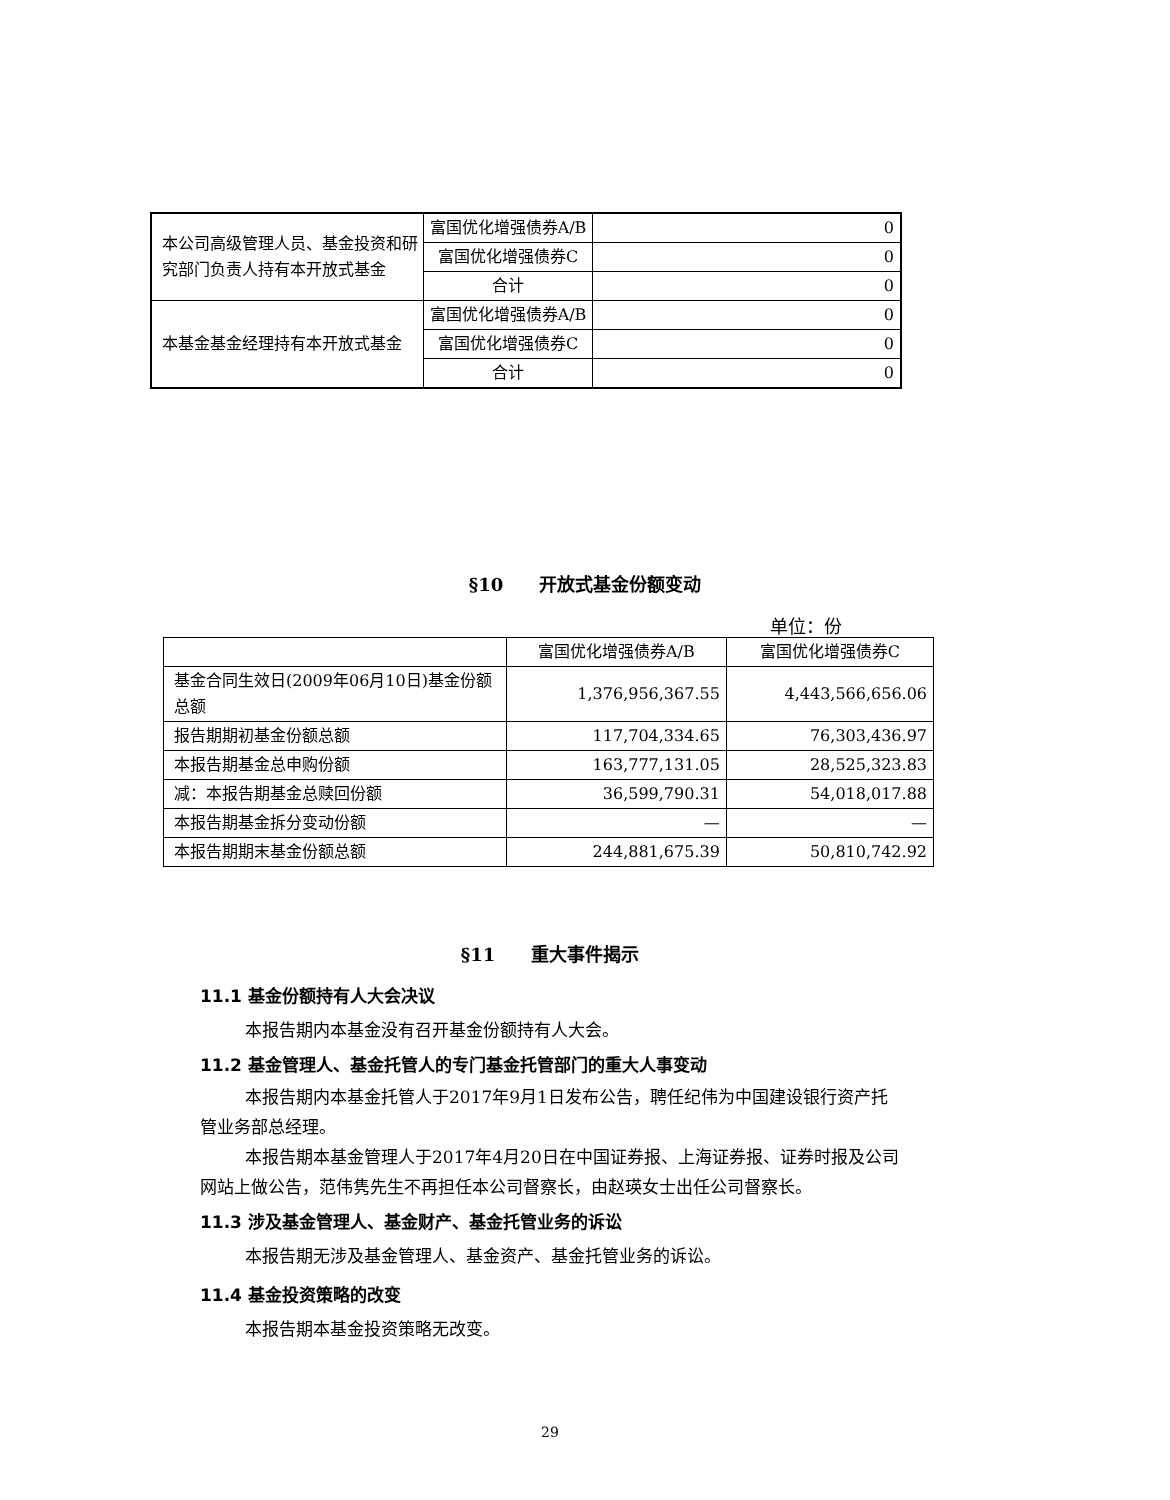| 本公司高级管理人员、基金投资和研究部门负责人持有本开放式基金 | 富国优化增强债券A/B | 0 |
| | 富国优化增强债券C | 0 |
| | 合计 | 0 |
| 本基金基金经理持有本开放式基金 | 富国优化增强债券A/B | 0 |
| | 富国优化增强债券C | 0 |
| | 合计 | 0 |
§10　　开放式基金份额变动
单位：份
| | 富国优化增强债券A/B | 富国优化增强债券C |
| --- | --- | --- |
| 基金合同生效日(2009年06月10日)基金份额总额 | 1,376,956,367.55 | 4,443,566,656.06 |
| 报告期期初基金份额总额 | 117,704,334.65 | 76,303,436.97 |
| 本报告期基金总申购份额 | 163,777,131.05 | 28,525,323.83 |
| 减：本报告期基金总赎回份额 | 36,599,790.31 | 54,018,017.88 |
| 本报告期基金拆分变动份额 | — | — |
| 本报告期期末基金份额总额 | 244,881,675.39 | 50,810,742.92 |
§11　　重大事件揭示
11.1 基金份额持有人大会决议
本报告期内本基金没有召开基金份额持有人大会。
11.2 基金管理人、基金托管人的专门基金托管部门的重大人事变动
本报告期内本基金托管人于2017年9月1日发布公告，聘任纪伟为中国建设银行资产托管业务部总经理。
本报告期本基金管理人于2017年4月20日在中国证券报、上海证券报、证券时报及公司网站上做公告，范伟隽先生不再担任本公司督察长，由赵瑛女士出任公司督察长。
11.3 涉及基金管理人、基金财产、基金托管业务的诉讼
本报告期无涉及基金管理人、基金资产、基金托管业务的诉讼。
11.4 基金投资策略的改变
本报告期本基金投资策略无改变。
29